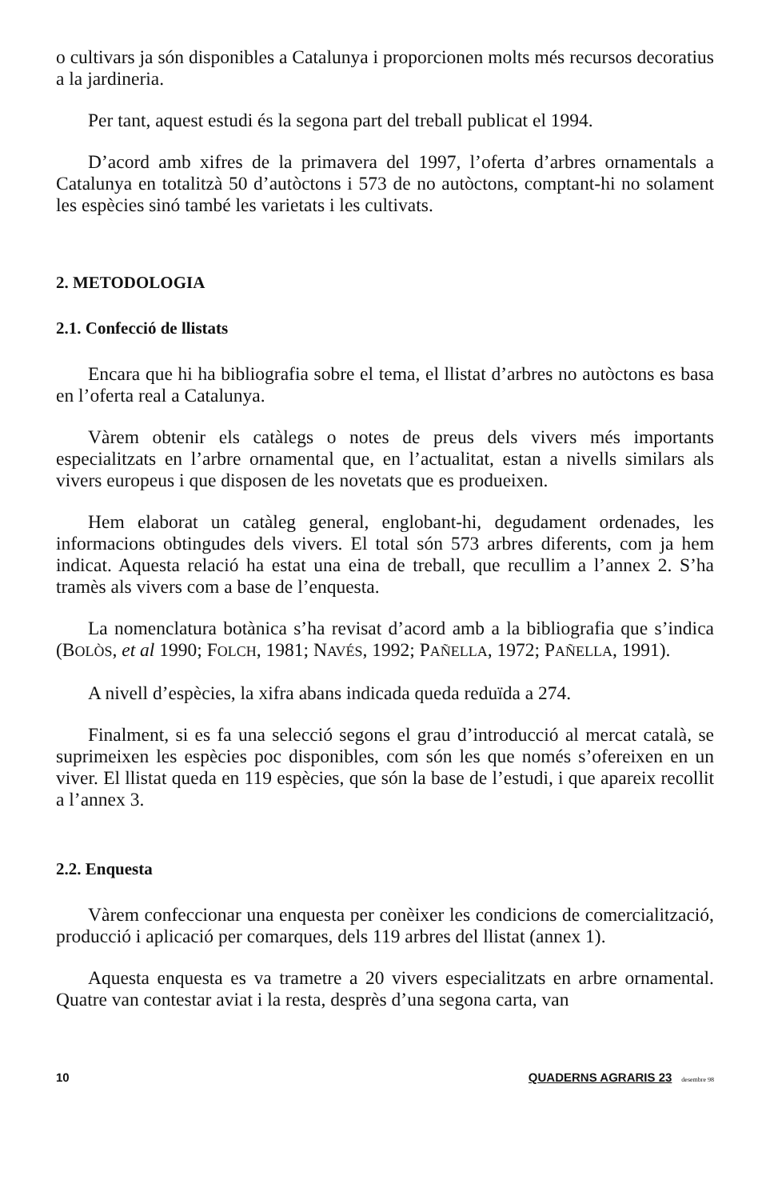o cultivars ja són disponibles a Catalunya i proporcionen molts més recursos decoratius a la jardineria.
Per tant, aquest estudi és la segona part del treball publicat el 1994.
D’acord amb xifres de la primavera del 1997, l’oferta d’arbres ornamentals a Catalunya en totalitzà 50 d’autòctons i 573 de no autòctons, comptant-hi no solament les espècies sinó també les varietats i les cultivats.
2. METODOLOGIA
2.1. Confecció de llistats
Encara que hi ha bibliografia sobre el tema, el llistat d’arbres no autòctons es basa en l’oferta real a Catalunya.
Vàrem obtenir els catàlegs o notes de preus dels vivers més importants especialitzats en l’arbre ornamental que, en l’actualitat, estan a nivells similars als vivers europeus i que disposen de les novetats que es produeixen.
Hem elaborat un catàleg general, englobant-hi, degudament ordenades, les informacions obtingudes dels vivers. El total són 573 arbres diferents, com ja hem indicat. Aquesta relació ha estat una eina de treball, que recullim a l’annex 2. S’ha tramès als vivers com a base de l’enquesta.
La nomenclatura botànica s’ha revisat d’acord amb a la bibliografia que s’indica (BOLÒS, et al 1990; FOLCH, 1981; NAVÉS, 1992; PAÑELLA, 1972; PAÑELLA, 1991).
A nivell d’espècies, la xifra abans indicada queda reduïda a 274.
Finalment, si es fa una selecció segons el grau d’introducció al mercat català, se suprimeixen les espècies poc disponibles, com són les que només s’ofereixen en un viver. El llistat queda en 119 espècies, que són la base de l’estudi, i que apareix recollit a l’annex 3.
2.2. Enquesta
Vàrem confeccionar una enquesta per conèixer les condicions de comercialització, producció i aplicació per comarques, dels 119 arbres del llistat (annex 1).
Aquesta enquesta es va trametre a 20 vivers especialitzats en arbre ornamental. Quatre van contestar aviat i la resta, desprès d’una segona carta, van
10 QUADERNS AGRARIS 23 desembre 98